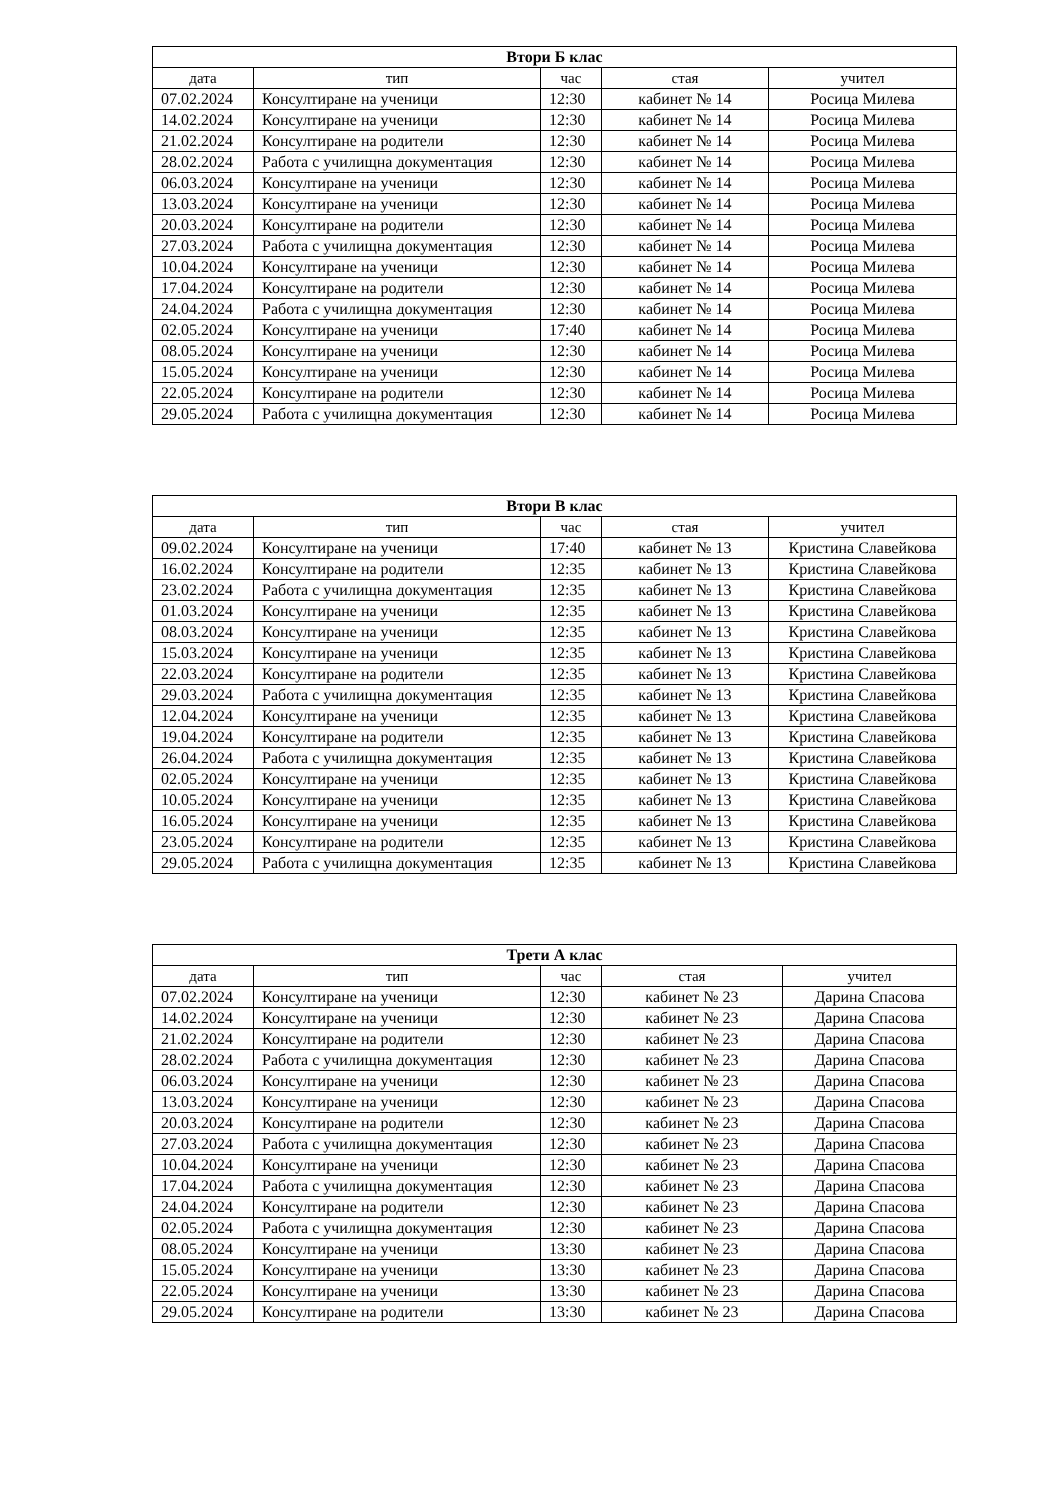| Втори Б клас | | | | |
| --- | --- | --- | --- | --- |
| дата | тип | час | стая | учител |
| 07.02.2024 | Консултиране на ученици | 12:30 | кабинет № 14 | Росица Милева |
| 14.02.2024 | Консултиране на ученици | 12:30 | кабинет № 14 | Росица Милева |
| 21.02.2024 | Консултиране на родители | 12:30 | кабинет № 14 | Росица Милева |
| 28.02.2024 | Работа с училищна документация | 12:30 | кабинет № 14 | Росица Милева |
| 06.03.2024 | Консултиране на ученици | 12:30 | кабинет № 14 | Росица Милева |
| 13.03.2024 | Консултиране на ученици | 12:30 | кабинет № 14 | Росица Милева |
| 20.03.2024 | Консултиране на родители | 12:30 | кабинет № 14 | Росица Милева |
| 27.03.2024 | Работа с училищна документация | 12:30 | кабинет № 14 | Росица Милева |
| 10.04.2024 | Консултиране на ученици | 12:30 | кабинет № 14 | Росица Милева |
| 17.04.2024 | Консултиране на родители | 12:30 | кабинет № 14 | Росица Милева |
| 24.04.2024 | Работа с училищна документация | 12:30 | кабинет № 14 | Росица Милева |
| 02.05.2024 | Консултиране на ученици | 17:40 | кабинет № 14 | Росица Милева |
| 08.05.2024 | Консултиране на ученици | 12:30 | кабинет № 14 | Росица Милева |
| 15.05.2024 | Консултиране на ученици | 12:30 | кабинет № 14 | Росица Милева |
| 22.05.2024 | Консултиране на родители | 12:30 | кабинет № 14 | Росица Милева |
| 29.05.2024 | Работа с училищна документация | 12:30 | кабинет № 14 | Росица Милева |
| Втори В клас | | | | |
| --- | --- | --- | --- | --- |
| дата | тип | час | стая | учител |
| 09.02.2024 | Консултиране на ученици | 17:40 | кабинет № 13 | Кристина Славейкова |
| 16.02.2024 | Консултиране на родители | 12:35 | кабинет № 13 | Кристина Славейкова |
| 23.02.2024 | Работа с училищна документация | 12:35 | кабинет № 13 | Кристина Славейкова |
| 01.03.2024 | Консултиране на ученици | 12:35 | кабинет № 13 | Кристина Славейкова |
| 08.03.2024 | Консултиране на ученици | 12:35 | кабинет № 13 | Кристина Славейкова |
| 15.03.2024 | Консултиране на ученици | 12:35 | кабинет № 13 | Кристина Славейкова |
| 22.03.2024 | Консултиране на родители | 12:35 | кабинет № 13 | Кристина Славейкова |
| 29.03.2024 | Работа с училищна документация | 12:35 | кабинет № 13 | Кристина Славейкова |
| 12.04.2024 | Консултиране на ученици | 12:35 | кабинет № 13 | Кристина Славейкова |
| 19.04.2024 | Консултиране на родители | 12:35 | кабинет № 13 | Кристина Славейкова |
| 26.04.2024 | Работа с училищна документация | 12:35 | кабинет № 13 | Кристина Славейкова |
| 02.05.2024 | Консултиране на ученици | 12:35 | кабинет № 13 | Кристина Славейкова |
| 10.05.2024 | Консултиране на ученици | 12:35 | кабинет № 13 | Кристина Славейкова |
| 16.05.2024 | Консултиране на ученици | 12:35 | кабинет № 13 | Кристина Славейкова |
| 23.05.2024 | Консултиране на родители | 12:35 | кабинет № 13 | Кристина Славейкова |
| 29.05.2024 | Работа с училищна документация | 12:35 | кабинет № 13 | Кристина Славейкова |
| Трети А клас | | | | |
| --- | --- | --- | --- | --- |
| дата | тип | час | стая | учител |
| 07.02.2024 | Консултиране на ученици | 12:30 | кабинет № 23 | Дарина Спасова |
| 14.02.2024 | Консултиране на ученици | 12:30 | кабинет № 23 | Дарина Спасова |
| 21.02.2024 | Консултиране на родители | 12:30 | кабинет № 23 | Дарина Спасова |
| 28.02.2024 | Работа с училищна документация | 12:30 | кабинет № 23 | Дарина Спасова |
| 06.03.2024 | Консултиране на ученици | 12:30 | кабинет № 23 | Дарина Спасова |
| 13.03.2024 | Консултиране на ученици | 12:30 | кабинет № 23 | Дарина Спасова |
| 20.03.2024 | Консултиране на родители | 12:30 | кабинет № 23 | Дарина Спасова |
| 27.03.2024 | Работа с училищна документация | 12:30 | кабинет № 23 | Дарина Спасова |
| 10.04.2024 | Консултиране на ученици | 12:30 | кабинет № 23 | Дарина Спасова |
| 17.04.2024 | Работа с училищна документация | 12:30 | кабинет № 23 | Дарина Спасова |
| 24.04.2024 | Консултиране на родители | 12:30 | кабинет № 23 | Дарина Спасова |
| 02.05.2024 | Работа с училищна документация | 12:30 | кабинет № 23 | Дарина Спасова |
| 08.05.2024 | Консултиране на ученици | 13:30 | кабинет № 23 | Дарина Спасова |
| 15.05.2024 | Консултиране на ученици | 13:30 | кабинет № 23 | Дарина Спасова |
| 22.05.2024 | Консултиране на ученици | 13:30 | кабинет № 23 | Дарина Спасова |
| 29.05.2024 | Консултиране на родители | 13:30 | кабинет № 23 | Дарина Спасова |